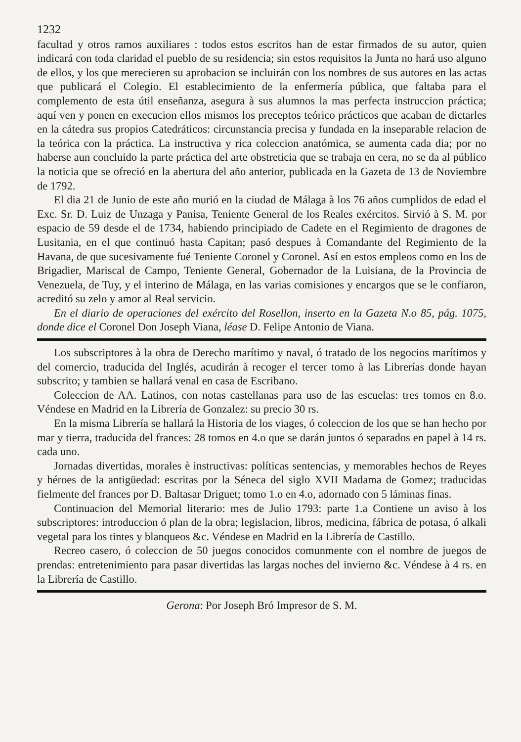1232
facultad y otros ramos auxiliares : todos estos escritos han de estar firmados de su autor, quien indicará con toda claridad el pueblo de su residencia; sin estos requisitos la Junta no hará uso alguno de ellos, y los que merecieren su aprobacion se incluirán con los nombres de sus autores en las actas que publicará el Colegio. El establecimiento de la enfermería pública, que faltaba para el complemento de esta útil enseñanza, asegura à sus alumnos la mas perfecta instruccion práctica; aquí ven y ponen en execucion ellos mismos los preceptos teórico prácticos que acaban de dictarles en la cátedra sus propios Catedráticos: circunstancia precisa y fundada en la inseparable relacion de la teórica con la práctica. La instructiva y rica coleccion anatómica, se aumenta cada dia; por no haberse aun concluido la parte práctica del arte obstreticia que se trabaja en cera, no se da al público la noticia que se ofreció en la abertura del año anterior, publicada en la Gazeta de 13 de Noviembre de 1792.
El dia 21 de Junio de este año murió en la ciudad de Málaga à los 76 años cumplidos de edad el Exc. Sr. D. Luiz de Unzaga y Panisa, Teniente General de los Reales exércitos. Sirvió à S. M. por espacio de 59 desde el de 1734, habiendo principiado de Cadete en el Regimiento de dragones de Lusitania, en el que continuó hasta Capitan; pasó despues à Comandante del Regimiento de la Havana, de que sucesivamente fué Teniente Coronel y Coronel. Así en estos empleos como en los de Brigadier, Mariscal de Campo, Teniente General, Gobernador de la Luisiana, de la Provincia de Venezuela, de Tuy, y el interino de Málaga, en las varias comisiones y encargos que se le confiaron, acreditó su zelo y amor al Real servicio.
En el diario de operaciones del exército del Rosellon, inserto en la Gazeta N.o 85, pág. 1075, donde dice el Coronel Don Joseph Viana, léase D. Felipe Antonio de Viana.
Los subscriptores à la obra de Derecho marítimo y naval, ó tratado de los negocios marítimos y del comercio, traducida del Inglés, acudirán à recoger el tercer tomo à las Librerías donde hayan subscrito; y tambien se hallará venal en casa de Escribano.
Coleccion de AA. Latinos, con notas castellanas para uso de las escuelas: tres tomos en 8.o. Véndese en Madrid en la Librería de Gonzalez: su precio 30 rs.
En la misma Librería se hallará la Historia de los viages, ó coleccion de los que se han hecho por mar y tierra, traducida del frances: 28 tomos en 4.o que se darán juntos ó separados en papel à 14 rs. cada uno.
Jornadas divertidas, morales è instructivas: políticas sentencias, y memorables hechos de Reyes y héroes de la antigüedad: escritas por la Séneca del siglo XVII Madama de Gomez; traducidas fielmente del frances por D. Baltasar Driguet; tomo 1.o en 4.o, adornado con 5 láminas finas.
Continuacion del Memorial literario: mes de Julio 1793: parte 1.a Contiene un aviso à los subscriptores: introduccion ó plan de la obra; legislacion, libros, medicina, fábrica de potasa, ó alkali vegetal para los tintes y blanqueos &c. Véndese en Madrid en la Librería de Castillo.
Recreo casero, ó coleccion de 50 juegos conocidos comunmente con el nombre de juegos de prendas: entretenimiento para pasar divertidas las largas noches del invierno &c. Véndese à 4 rs. en la Librería de Castillo.
Gerona: Por Joseph Bró Impresor de S. M.